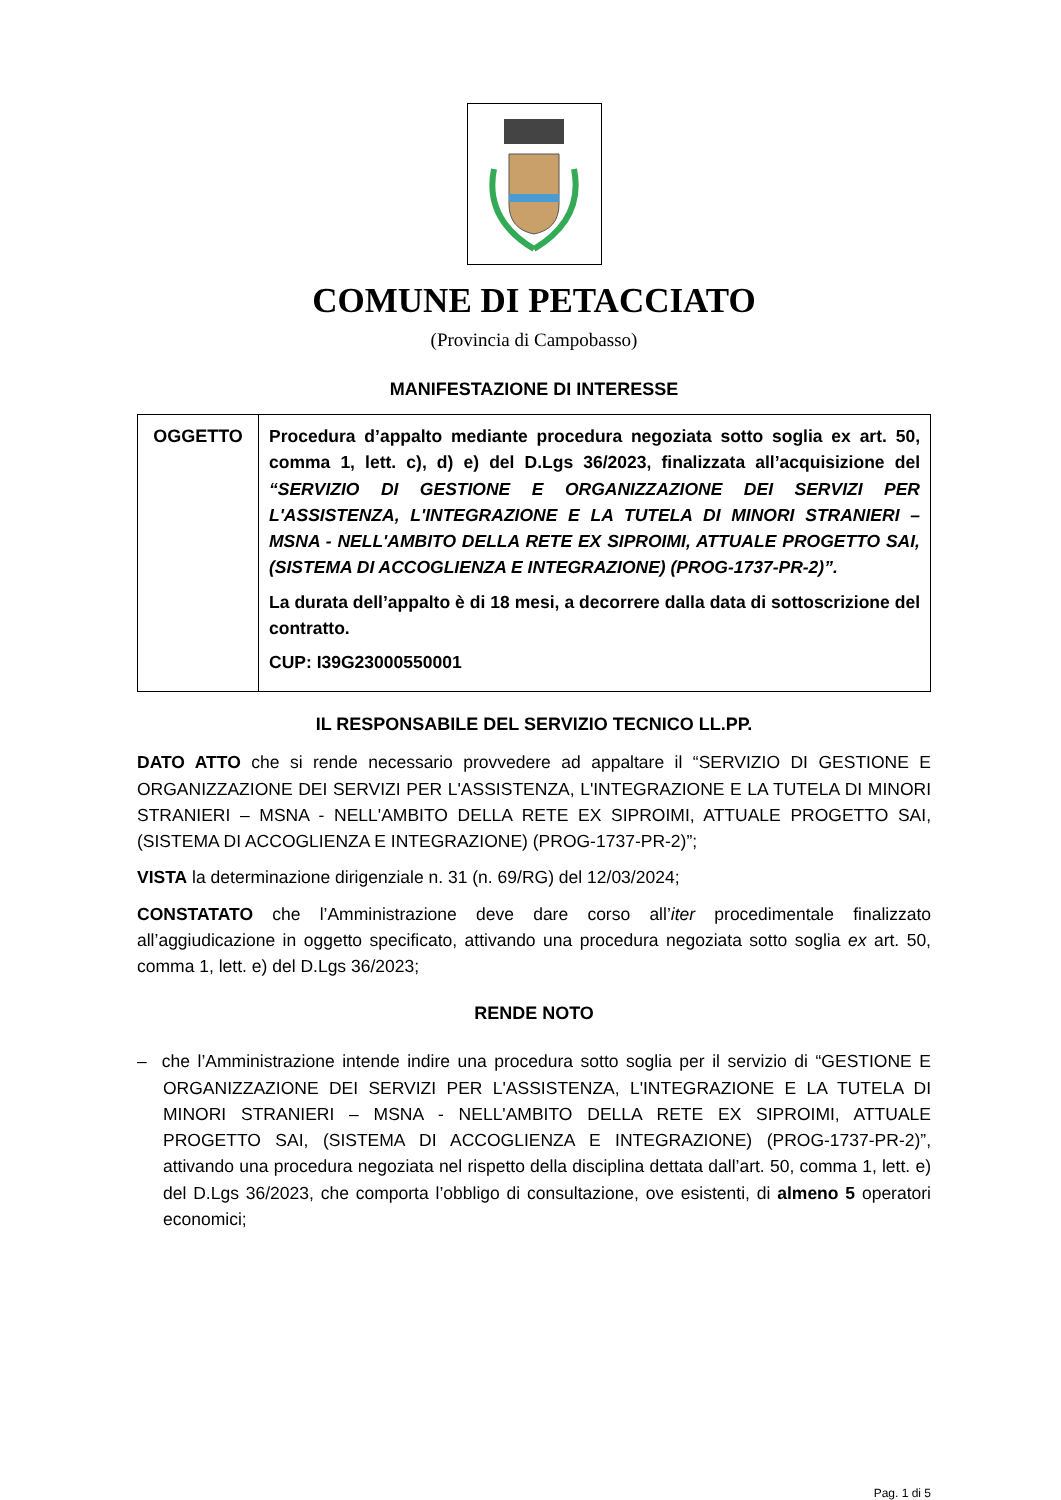COMUNE DI PETACCIATO
(Provincia di Campobasso)
MANIFESTAZIONE DI INTERESSE
| OGGETTO | Procedura d’appalto mediante procedura negoziata sotto soglia ex art. 50, comma 1, lett. c), d) e) del D.Lgs 36/2023, finalizzata all’acquisizione del “SERVIZIO DI GESTIONE E ORGANIZZAZIONE DEI SERVIZI PER L'ASSISTENZA, L'INTEGRAZIONE E LA TUTELA DI MINORI STRANIERI – MSNA - NELL'AMBITO DELLA RETE EX SIPROIMI, ATTUALE PROGETTO SAI, (SISTEMA DI ACCOGLIENZA E INTEGRAZIONE) (PROG-1737-PR-2)”. La durata dell’appalto è di 18 mesi, a decorrere dalla data di sottoscrizione del contratto. CUP: I39G23000550001 |
IL RESPONSABILE DEL SERVIZIO TECNICO LL.PP.
DATO ATTO che si rende necessario provvedere ad appaltare il “SERVIZIO DI GESTIONE E ORGANIZZAZIONE DEI SERVIZI PER L'ASSISTENZA, L'INTEGRAZIONE E LA TUTELA DI MINORI STRANIERI – MSNA - NELL'AMBITO DELLA RETE EX SIPROIMI, ATTUALE PROGETTO SAI, (SISTEMA DI ACCOGLIENZA E INTEGRAZIONE) (PROG-1737-PR-2)”;
VISTA la determinazione dirigenziale n. 31 (n. 69/RG) del 12/03/2024;
CONSTATATO che l’Amministrazione deve dare corso all’iter procedimentale finalizzato all’aggiudicazione in oggetto specificato, attivando una procedura negoziata sotto soglia ex art. 50, comma 1, lett. e) del D.Lgs 36/2023;
RENDE NOTO
– che l’Amministrazione intende indire una procedura sotto soglia per il servizio di “GESTIONE E ORGANIZZAZIONE DEI SERVIZI PER L'ASSISTENZA, L'INTEGRAZIONE E LA TUTELA DI MINORI STRANIERI – MSNA - NELL'AMBITO DELLA RETE EX SIPROIMI, ATTUALE PROGETTO SAI, (SISTEMA DI ACCOGLIENZA E INTEGRAZIONE) (PROG-1737-PR-2)”, attivando una procedura negoziata nel rispetto della disciplina dettata dall’art. 50, comma 1, lett. e) del D.Lgs 36/2023, che comporta l’obbligo di consultazione, ove esistenti, di almeno 5 operatori economici;
Pag. 1 di 5